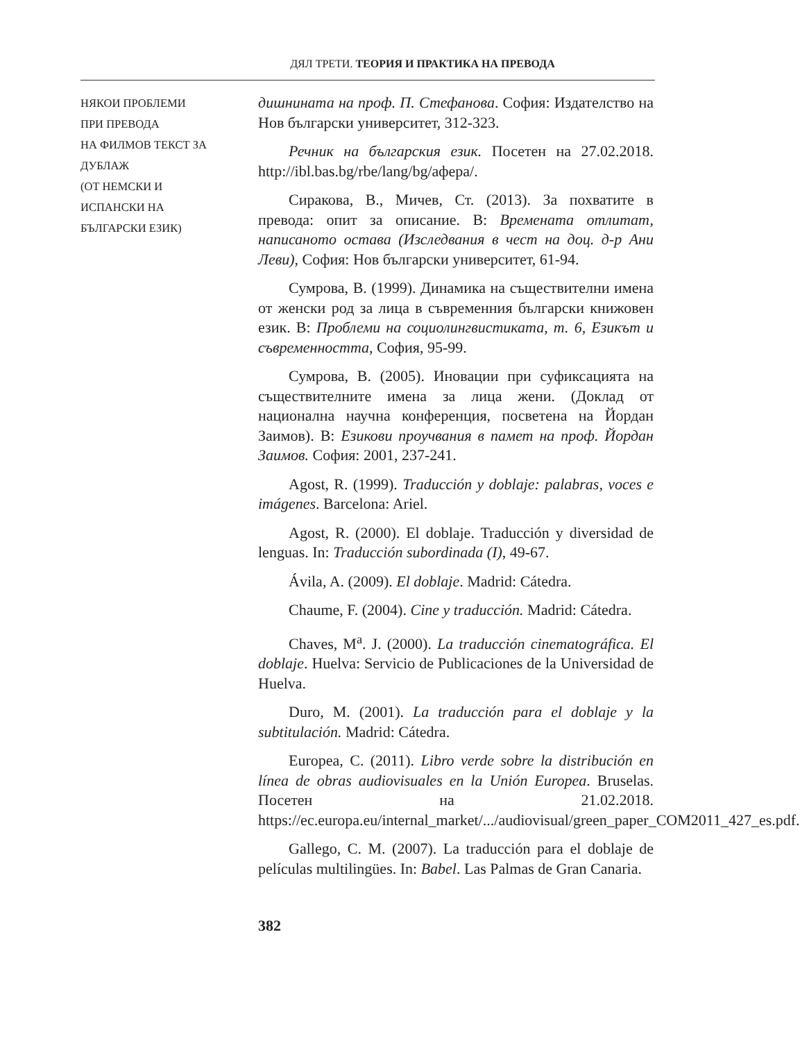ДЯЛ ТРЕТИ. ТЕОРИЯ И ПРАКТИКА НА ПРЕВОДА
НЯКОИ ПРОБЛЕМИ
ПРИ ПРЕВОДА
НА ФИЛМОВ ТЕКСТ ЗА
ДУБЛАЖ
(ОТ НЕМСКИ И
ИСПАНСКИ НА
БЪЛГАРСКИ ЕЗИК)
дишнината на проф. П. Стефанова. София: Издателство на Нов български университет, 312-323.
Речник на българския език. Посетен на 27.02.2018. http://ibl.bas.bg/rbe/lang/bg/афера/.
Сиракова, В., Мичев, Ст. (2013). За похватите в превода: опит за описание. В: Времената отлитат, написаното остава (Изследвания в чест на доц. д-р Ани Леви), София: Нов български университет, 61-94.
Сумрова, В. (1999). Динамика на съществителни имена от женски род за лица в съвременния български книжовен език. В: Проблеми на социолингвистиката, т. 6, Езикът и съвременността, София, 95-99.
Сумрова, В. (2005). Иновации при суфиксацията на съществителните имена за лица жени. (Доклад от национална научна конференция, посветена на Йордан Заимов). В: Езикови проучвания в памет на проф. Йордан Заимов. София: 2001, 237-241.
Agost, R. (1999). Traducción y doblaje: palabras, voces e imágenes. Barcelona: Ariel.
Agost, R. (2000). El doblaje. Traducción y diversidad de lenguas. In: Traducción subordinada (I), 49-67.
Ávila, A. (2009). El doblaje. Madrid: Cátedra.
Chaume, F. (2004). Cine y traducción. Madrid: Cátedra.
Chaves, M<sup>a</sup>. J. (2000). La traducción cinematográfica. El doblaje. Huelva: Servicio de Publicaciones de la Universidad de Huelva.
Duro, M. (2001). La traducción para el doblaje y la subtitulación. Madrid: Cátedra.
Europea, C. (2011). Libro verde sobre la distribución en línea de obras audiovisuales en la Unión Europea. Bruselas. Посетен на 21.02.2018. https://ec.europa.eu/internal_market/.../audiovisual/green_paper_COM2011_427_es.pdf.
Gallego, C. M. (2007). La traducción para el doblaje de películas multilingües. In: Babel. Las Palmas de Gran Canaria.
382